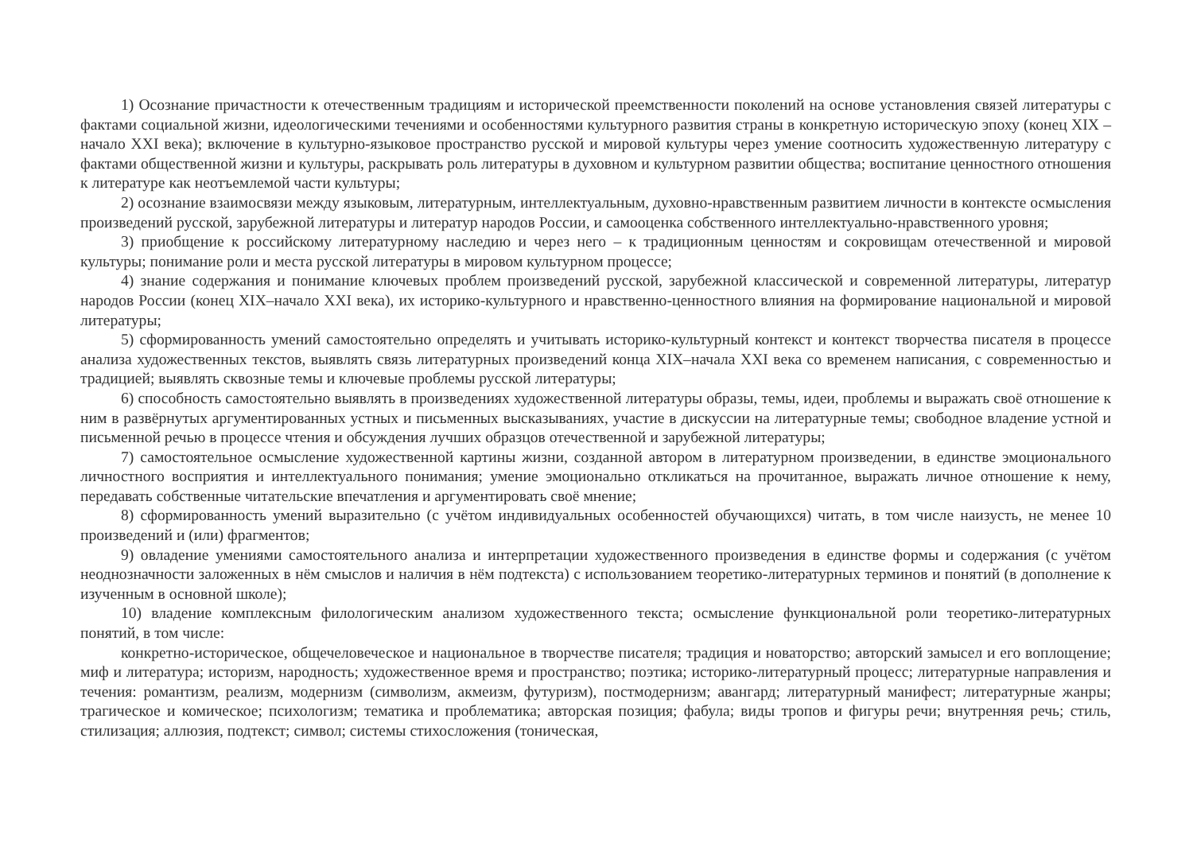1) Осознание причастности к отечественным традициям и исторической преемственности поколений на основе установления связей литературы с фактами социальной жизни, идеологическими течениями и особенностями культурного развития страны в конкретную историческую эпоху (конец XIX –начало XXI века); включение в культурно-языковое пространство русской и мировой культуры через умение соотносить художественную литературу с фактами общественной жизни и культуры, раскрывать роль литературы в духовном и культурном развитии общества; воспитание ценностного отношения к литературе как неотъемлемой части культуры;
2) осознание взаимосвязи между языковым, литературным, интеллектуальным, духовно-нравственным развитием личности в контексте осмысления произведений русской, зарубежной литературы и литератур народов России, и самооценка собственного интеллектуально-нравственного уровня;
3) приобщение к российскому литературному наследию и через него – к традиционным ценностям и сокровищам отечественной и мировой культуры; понимание роли и места русской литературы в мировом культурном процессе;
4) знание содержания и понимание ключевых проблем произведений русской, зарубежной классической и современной литературы, литератур народов России (конец XIX–начало XXI века), их историко-культурного и нравственно-ценностного влияния на формирование национальной и мировой литературы;
5) сформированность умений самостоятельно определять и учитывать историко-культурный контекст и контекст творчества писателя в процессе анализа художественных текстов, выявлять связь литературных произведений конца XIX–начала XXI века со временем написания, с современностью и традицией; выявлять сквозные темы и ключевые проблемы русской литературы;
6) способность самостоятельно выявлять в произведениях художественной литературы образы, темы, идеи, проблемы и выражать своё отношение к ним в развёрнутых аргументированных устных и письменных высказываниях, участие в дискуссии на литературные темы; свободное владение устной и письменной речью в процессе чтения и обсуждения лучших образцов отечественной и зарубежной литературы;
7) самостоятельное осмысление художественной картины жизни, созданной автором в литературном произведении, в единстве эмоционального личностного восприятия и интеллектуального понимания; умение эмоционально откликаться на прочитанное, выражать личное отношение к нему, передавать собственные читательские впечатления и аргументировать своё мнение;
8) сформированность умений выразительно (с учётом индивидуальных особенностей обучающихся) читать, в том числе наизусть, не менее 10 произведений и (или) фрагментов;
9) овладение умениями самостоятельного анализа и интерпретации художественного произведения в единстве формы и содержания (с учётом неоднозначности заложенных в нём смыслов и наличия в нём подтекста) с использованием теоретико-литературных терминов и понятий (в дополнение к изученным в основной школе);
10) владение комплексным филологическим анализом художественного текста; осмысление функциональной роли теоретико-литературных понятий, в том числе:
конкретно-историческое, общечеловеческое и национальное в творчестве писателя; традиция и новаторство; авторский замысел и его воплощение; миф и литература; историзм, народность; художественное время и пространство; поэтика; историко-литературный процесс; литературные направления и течения: романтизм, реализм, модернизм (символизм, акмеизм, футуризм), постмодернизм; авангард; литературный манифест; литературные жанры; трагическое и комическое; психологизм; тематика и проблематика; авторская позиция; фабула; виды тропов и фигуры речи; внутренняя речь; стиль, стилизация; аллюзия, подтекст; символ; системы стихосложения (тоническая,